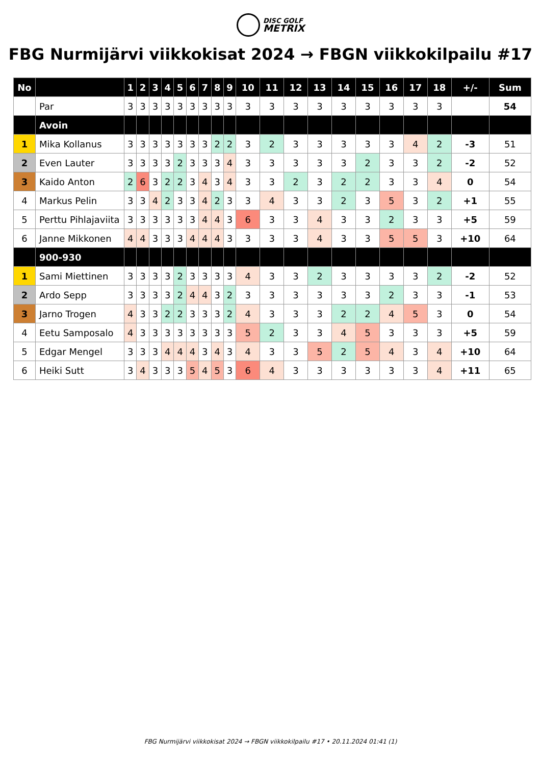DISC GOLF
METRIX
FBG Nurmijärvi viikkokisat 2024 → FBGN viikkokilpailu #17
| No | | 1 | 2 | 3 | 4 | 5 | 6 | 7 | 8 | 9 | 10 | 11 | 12 | 13 | 14 | 15 | 16 | 17 | 18 | +/- | Sum |
| --- | --- | --- | --- | --- | --- | --- | --- | --- | --- | --- | --- | --- | --- | --- | --- | --- | --- | --- | --- | --- | --- |
| | Par | 3 | 3 | 3 | 3 | 3 | 3 | 3 | 3 | 3 | 3 | 3 | 3 | 3 | 3 | 3 | 3 | 3 | 3 | | 54 |
| | Avoin | | | | | | | | | | | | | | | | | | | | |
| 1 | Mika Kollanus | 3 | 3 | 3 | 3 | 3 | 3 | 3 | 2 | 2 | 3 | 2 | 3 | 3 | 3 | 3 | 3 | 4 | 2 | -3 | 51 |
| 2 | Even Lauter | 3 | 3 | 3 | 3 | 2 | 3 | 3 | 3 | 4 | 3 | 3 | 3 | 3 | 3 | 2 | 3 | 3 | 2 | -2 | 52 |
| 3 | Kaido Anton | 2 | 6 | 3 | 2 | 2 | 3 | 4 | 3 | 4 | 3 | 3 | 2 | 3 | 2 | 2 | 3 | 3 | 4 | 0 | 54 |
| 4 | Markus Pelin | 3 | 3 | 4 | 2 | 3 | 3 | 4 | 2 | 3 | 3 | 4 | 3 | 3 | 2 | 3 | 5 | 3 | 2 | +1 | 55 |
| 5 | Perttu Pihlajaviita | 3 | 3 | 3 | 3 | 3 | 3 | 4 | 4 | 3 | 6 | 3 | 3 | 4 | 3 | 3 | 2 | 3 | 3 | +5 | 59 |
| 6 | Janne Mikkonen | 4 | 4 | 3 | 3 | 3 | 4 | 4 | 4 | 3 | 3 | 3 | 3 | 4 | 3 | 3 | 5 | 5 | 3 | +10 | 64 |
| | 900-930 | | | | | | | | | | | | | | | | | | | | |
| 1 | Sami Miettinen | 3 | 3 | 3 | 3 | 2 | 3 | 3 | 3 | 3 | 4 | 3 | 3 | 2 | 3 | 3 | 3 | 3 | 2 | -2 | 52 |
| 2 | Ardo Sepp | 3 | 3 | 3 | 3 | 2 | 4 | 4 | 3 | 2 | 3 | 3 | 3 | 3 | 3 | 3 | 2 | 3 | 3 | -1 | 53 |
| 3 | Jarno Trogen | 4 | 3 | 3 | 2 | 2 | 3 | 3 | 3 | 2 | 4 | 3 | 3 | 3 | 2 | 2 | 4 | 5 | 3 | 0 | 54 |
| 4 | Eetu Samposalo | 4 | 3 | 3 | 3 | 3 | 3 | 3 | 3 | 3 | 5 | 2 | 3 | 3 | 4 | 5 | 3 | 3 | 3 | +5 | 59 |
| 5 | Edgar Mengel | 3 | 3 | 3 | 4 | 4 | 4 | 3 | 4 | 3 | 4 | 3 | 3 | 5 | 2 | 5 | 4 | 3 | 4 | +10 | 64 |
| 6 | Heiki Sutt | 3 | 4 | 3 | 3 | 3 | 5 | 4 | 5 | 3 | 6 | 4 | 3 | 3 | 3 | 3 | 3 | 3 | 4 | +11 | 65 |
FBG Nurmijärvi viikkokisat 2024 → FBGN viikkokilpailu #17 • 20.11.2024 01:41 (1)